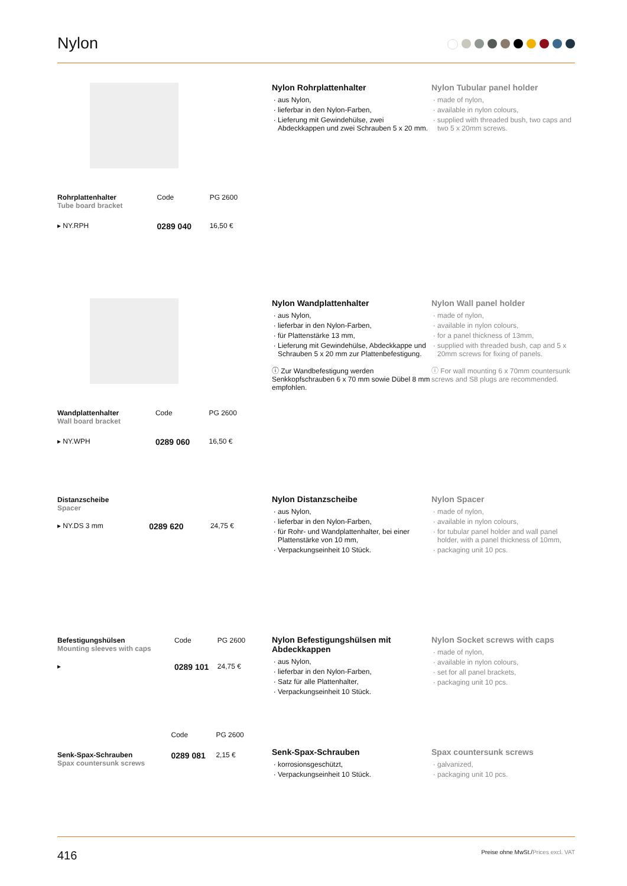Nylon
| Rohrplattenhalter Tube board bracket | Code | PG 2600 |
| ▸ NY.RPH | 0289 040 | 16,50 € |
Nylon Rohrplattenhalter
aus Nylon,
lieferbar in den Nylon-Farben,
Lieferung mit Gewindehülse, zwei Abdeckkappen und zwei Schrauben 5 x 20 mm.
Nylon Tubular panel holder
made of nylon,
available in nylon colours,
supplied with threaded bush, two caps and two 5 x 20mm screws.
| Wandplattenhalter Wall board bracket | Code | PG 2600 |
| ▸ NY.WPH | 0289 060 | 16,50 € |
Nylon Wandplattenhalter
aus Nylon,
lieferbar in den Nylon-Farben,
für Plattenstärke 13 mm,
Lieferung mit Gewindehülse, Abdeckkappe und Schrauben 5 x 20 mm zur Plattenbefestigung.
ⓘ Zur Wandbefestigung werden Senkkopfschrauben 6 x 70 mm sowie Dübel 8 mm empfohlen.
Nylon Wall panel holder
made of nylon,
available in nylon colours,
for a panel thickness of 13mm,
supplied with threaded bush, cap and 5 x 20mm screws for fixing of panels.
ⓘ For wall mounting 6 x 70mm countersunk screws and S8 plugs are recommended.
| Distanzscheibe Spacer | | |
| ▸ NY.DS 3 mm | 0289 620 | 24,75 € |
Nylon Distanzscheibe
aus Nylon,
lieferbar in den Nylon-Farben,
für Rohr- und Wandplattenhalter, bei einer Plattenstärke von 10 mm,
Verpackungseinheit 10 Stück.
Nylon Spacer
made of nylon,
available in nylon colours,
for tubular panel holder and wall panel holder, with a panel thickness of 10mm,
packaging unit 10 pcs.
| Befestigungshülsen Mounting sleeves with caps | Code | PG 2600 |
| ▸ | 0289 101 | 24,75 € |
Nylon Befestigungshülsen mit Abdeckkappen
aus Nylon,
lieferbar in den Nylon-Farben,
Satz für alle Plattenhalter,
Verpackungseinheit 10 Stück.
Nylon Socket screws with caps
made of nylon,
available in nylon colours,
set for all panel brackets,
packaging unit 10 pcs.
| | Code | PG 2600 |
| Senk-Spax-Schrauben Spax countersunk screws | 0289 081 | 2,15 € |
Senk-Spax-Schrauben
korrosionsgeschützt,
Verpackungseinheit 10 Stück.
Spax countersunk screws
galvanized,
packaging unit 10 pcs.
416 Preise ohne MwSt./Prices excl. VAT